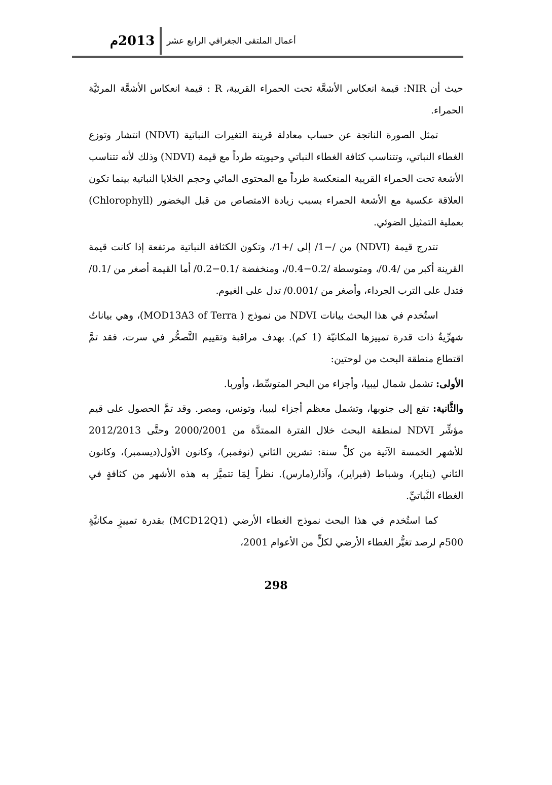أعمال الملتقى الجغرافي الرابع عشر 2013م
حيث أن NIR: قيمة انعكاس الأشعَّة تحت الحمراء القريبة، R : قيمة انعكاس الأشعَّة المرئيَّة الحمراء.
تمثل الصورة الناتجة عن حساب معادلة قرينة التغيرات النباتية (NDVI) انتشار وتوزع الغطاء النباتي، وتتناسب كثافة الغطاء النباتي وحيويته طرداً مع قيمة (NDVI) وذلك لأنه تتناسب الأشعة تحت الحمراء القريبة المنعكسة طرداً مع المحتوى المائي وحجم الخلايا النباتية بينما تكون العلاقة عكسية مع الأشعة الحمراء بسبب زيادة الامتصاص من قبل اليخضور (Chlorophyll) بعملية التمثيل الضوئي.
تتدرج قيمة (NDVI) من /−1/ إلى /+1/، وتكون الكثافة النباتية مرتفعة إذا كانت قيمة القرينة أكبر من /0.4/، ومتوسطة /0.2−0.4/، ومنخفضة /0.1−0.2/ أما القيمة أصغر من /0.1/ فتدل على الترب الجرداء، وأصغر من /0.001/ تدل على الغيوم.
استُخدم في هذا البحث بيانات NDVI من نموذج ( MOD13A3 of Terra)، وهي بياناتٌ شهرِّيةٌ ذات قدرة تمييزها المكانيّة (1 كم). بهدف مراقبة وتقييم التَّصحُّر في سرت، فقد تمَّ اقتطاع منطقة البحث من لوحتين:
الأولى: تشمل شمال ليبيا، وأجزاء من البحر المتوسِّط، وأوربا.
والثَّانية: تقع إلى جنوبها، وتشمل معظم أجزاء ليبيا، وتونس، ومصر. وقد تمَّ الحصول على قيم مؤشِّر NDVI لمنطقة البحث خلال الفترة الممتدَّة من 2000/2001 وحتَّى 2012/2013 للأشهر الخمسة الآتية من كلِّ سنة: تشرين الثاني (نوفمبر)، وكانون الأول(ديسمبر)، وكانون الثاني (يناير)، وشباط (فبراير)، وآذار(مارس). نظراً لِمَا تتميَّز به هذه الأشهر من كثافةٍ في الغطاء النَّباتيِّ.
كما استُخدم في هذا البحث نموذج الغطاء الأرضي (MCD12Q1) بقدرة تمييزٍ مكانيَّةٍ 500م لرصد تغيُّر الغطاء الأرضي لكلٍّ من الأعوام 2001،
298